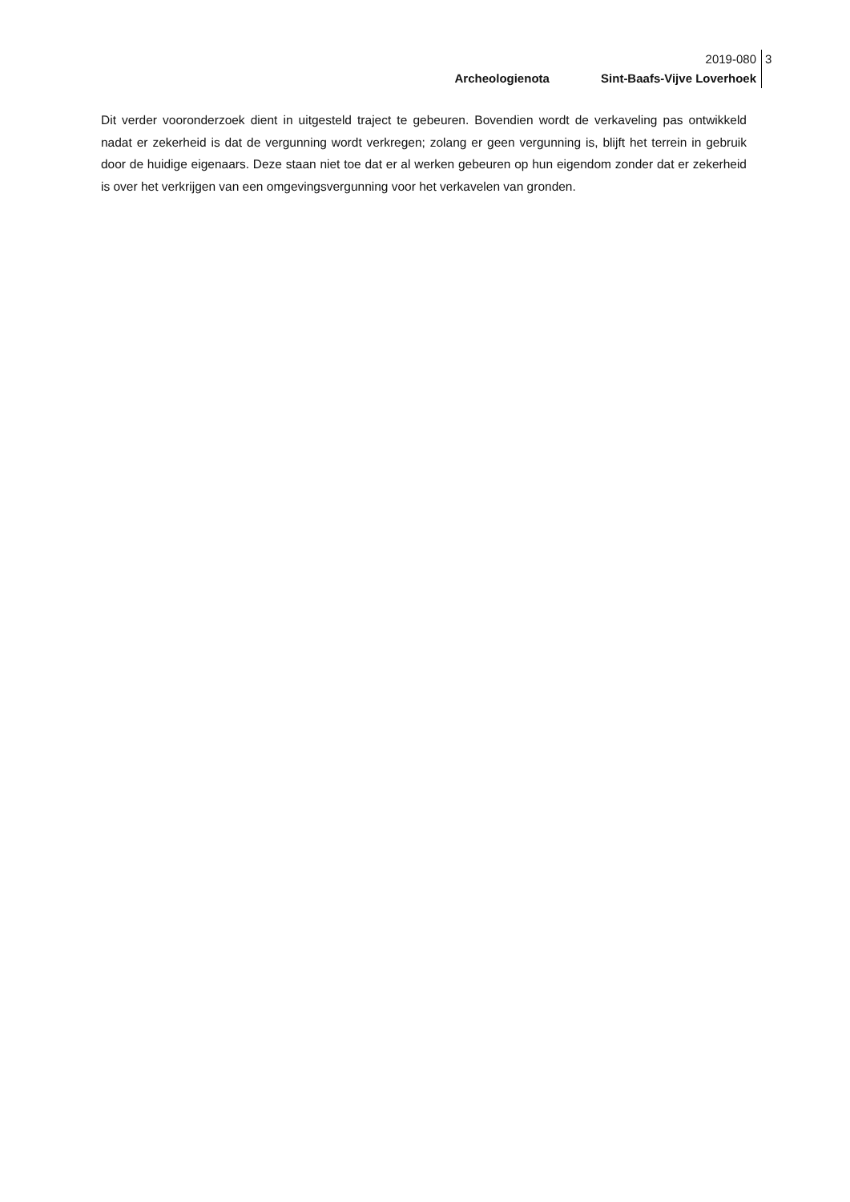2019-080
Archeologienota Sint-Baafs-Vijve Loverhoek
3
Dit verder vooronderzoek dient in uitgesteld traject te gebeuren. Bovendien wordt de verkaveling pas ontwikkeld nadat er zekerheid is dat de vergunning wordt verkregen; zolang er geen vergunning is, blijft het terrein in gebruik door de huidige eigenaars. Deze staan niet toe dat er al werken gebeuren op hun eigendom zonder dat er zekerheid is over het verkrijgen van een omgevingsvergunning voor het verkavelen van gronden.